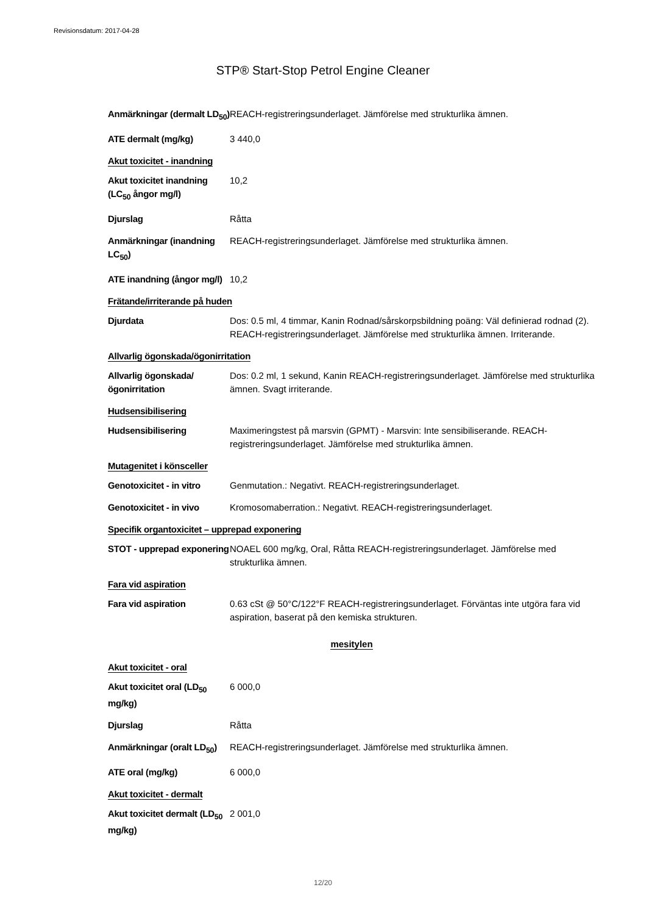Revisionsdatum: 2017-04-28
STP® Start-Stop Petrol Engine Cleaner
Anmärkningar (dermalt LD<sub>50</sub>)
REACH-registreringsunderlaget. Jämförelse med strukturlika ämnen.
ATE dermalt (mg/kg) 3 440,0
Akut toxicitet - inandning
Akut toxicitet inandning (LC<sub>50</sub> ångor mg/l)
10,2
Djurslag Råtta
Anmärkningar (inandning LC<sub>50</sub>)
REACH-registreringsunderlaget. Jämförelse med strukturlika ämnen.
ATE inandning (ångor mg/l)
10,2
Frätande/irriterande på huden
Djurdata Dos: 0.5 ml, 4 timmar, Kanin Rodnad/sårskorpsbildning poäng: Väl definierad rodnad (2). REACH-registreringsunderlaget. Jämförelse med strukturlika ämnen. Irriterande.
Allvarlig ögonskada/ögonirritation
Allvarlig ögonskada/ögonirritation
Dos: 0.2 ml, 1 sekund, Kanin REACH-registreringsunderlaget. Jämförelse med strukturlika ämnen. Svagt irriterande.
Hudsensibilisering
Hudsensibilisering Maximeringstest på marsvin (GPMT) - Marsvin: Inte sensibiliserande. REACH-registreringsunderlaget. Jämförelse med strukturlika ämnen.
Mutagenitet i könsceller
Genotoxicitet - in vitro
Genmutation.: Negativt. REACH-registreringsunderlaget.
Genotoxicitet - in vivo
Kromosomaberration.: Negativt. REACH-registreringsunderlaget.
Specifik organtoxicitet – upprepad exponering
STOT - upprepad exponering
NOAEL 600 mg/kg, Oral, Råtta REACH-registreringsunderlaget. Jämförelse med strukturlika ämnen.
Fara vid aspiration
Fara vid aspiration 0.63 cSt @ 50°C/122°F REACH-registreringsunderlaget. Förväntas inte utgöra fara vid aspiration, baserat på den kemiska strukturen.
mesitylen
Akut toxicitet - oral
Akut toxicitet oral (LD<sub>50</sub> mg/kg)
6 000,0
Djurslag Råtta
Anmärkningar (oralt LD<sub>50</sub>)
REACH-registreringsunderlaget. Jämförelse med strukturlika ämnen.
ATE oral (mg/kg) 6 000,0
Akut toxicitet - dermalt
Akut toxicitet dermalt (LD<sub>50</sub> mg/kg)
2 001,0
12/20